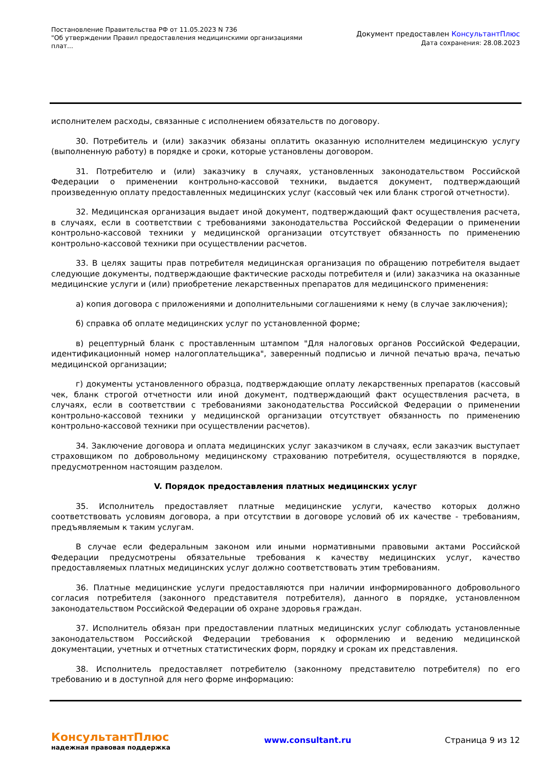Постановление Правительства РФ от 11.05.2023 N 736
"Об утверждении Правил предоставления медицинскими организациями плат...
Документ предоставлен КонсультантПлюс
Дата сохранения: 28.08.2023
исполнителем расходы, связанные с исполнением обязательств по договору.
30. Потребитель и (или) заказчик обязаны оплатить оказанную исполнителем медицинскую услугу (выполненную работу) в порядке и сроки, которые установлены договором.
31. Потребителю и (или) заказчику в случаях, установленных законодательством Российской Федерации о применении контрольно-кассовой техники, выдается документ, подтверждающий произведенную оплату предоставленных медицинских услуг (кассовый чек или бланк строгой отчетности).
32. Медицинская организация выдает иной документ, подтверждающий факт осуществления расчета, в случаях, если в соответствии с требованиями законодательства Российской Федерации о применении контрольно-кассовой техники у медицинской организации отсутствует обязанность по применению контрольно-кассовой техники при осуществлении расчетов.
33. В целях защиты прав потребителя медицинская организация по обращению потребителя выдает следующие документы, подтверждающие фактические расходы потребителя и (или) заказчика на оказанные медицинские услуги и (или) приобретение лекарственных препаратов для медицинского применения:
а) копия договора с приложениями и дополнительными соглашениями к нему (в случае заключения);
б) справка об оплате медицинских услуг по установленной форме;
в) рецептурный бланк с проставленным штампом "Для налоговых органов Российской Федерации, идентификационный номер налогоплательщика", заверенный подписью и личной печатью врача, печатью медицинской организации;
г) документы установленного образца, подтверждающие оплату лекарственных препаратов (кассовый чек, бланк строгой отчетности или иной документ, подтверждающий факт осуществления расчета, в случаях, если в соответствии с требованиями законодательства Российской Федерации о применении контрольно-кассовой техники у медицинской организации отсутствует обязанность по применению контрольно-кассовой техники при осуществлении расчетов).
34. Заключение договора и оплата медицинских услуг заказчиком в случаях, если заказчик выступает страховщиком по добровольному медицинскому страхованию потребителя, осуществляются в порядке, предусмотренном настоящим разделом.
V. Порядок предоставления платных медицинских услуг
35. Исполнитель предоставляет платные медицинские услуги, качество которых должно соответствовать условиям договора, а при отсутствии в договоре условий об их качестве - требованиям, предъявляемым к таким услугам.
В случае если федеральным законом или иными нормативными правовыми актами Российской Федерации предусмотрены обязательные требования к качеству медицинских услуг, качество предоставляемых платных медицинских услуг должно соответствовать этим требованиям.
36. Платные медицинские услуги предоставляются при наличии информированного добровольного согласия потребителя (законного представителя потребителя), данного в порядке, установленном законодательством Российской Федерации об охране здоровья граждан.
37. Исполнитель обязан при предоставлении платных медицинских услуг соблюдать установленные законодательством Российской Федерации требования к оформлению и ведению медицинской документации, учетных и отчетных статистических форм, порядку и срокам их представления.
38. Исполнитель предоставляет потребителю (законному представителю потребителя) по его требованию и в доступной для него форме информацию:
КонсультантПлюс
надежная правовая поддержка
www.consultant.ru Страница 9 из 12